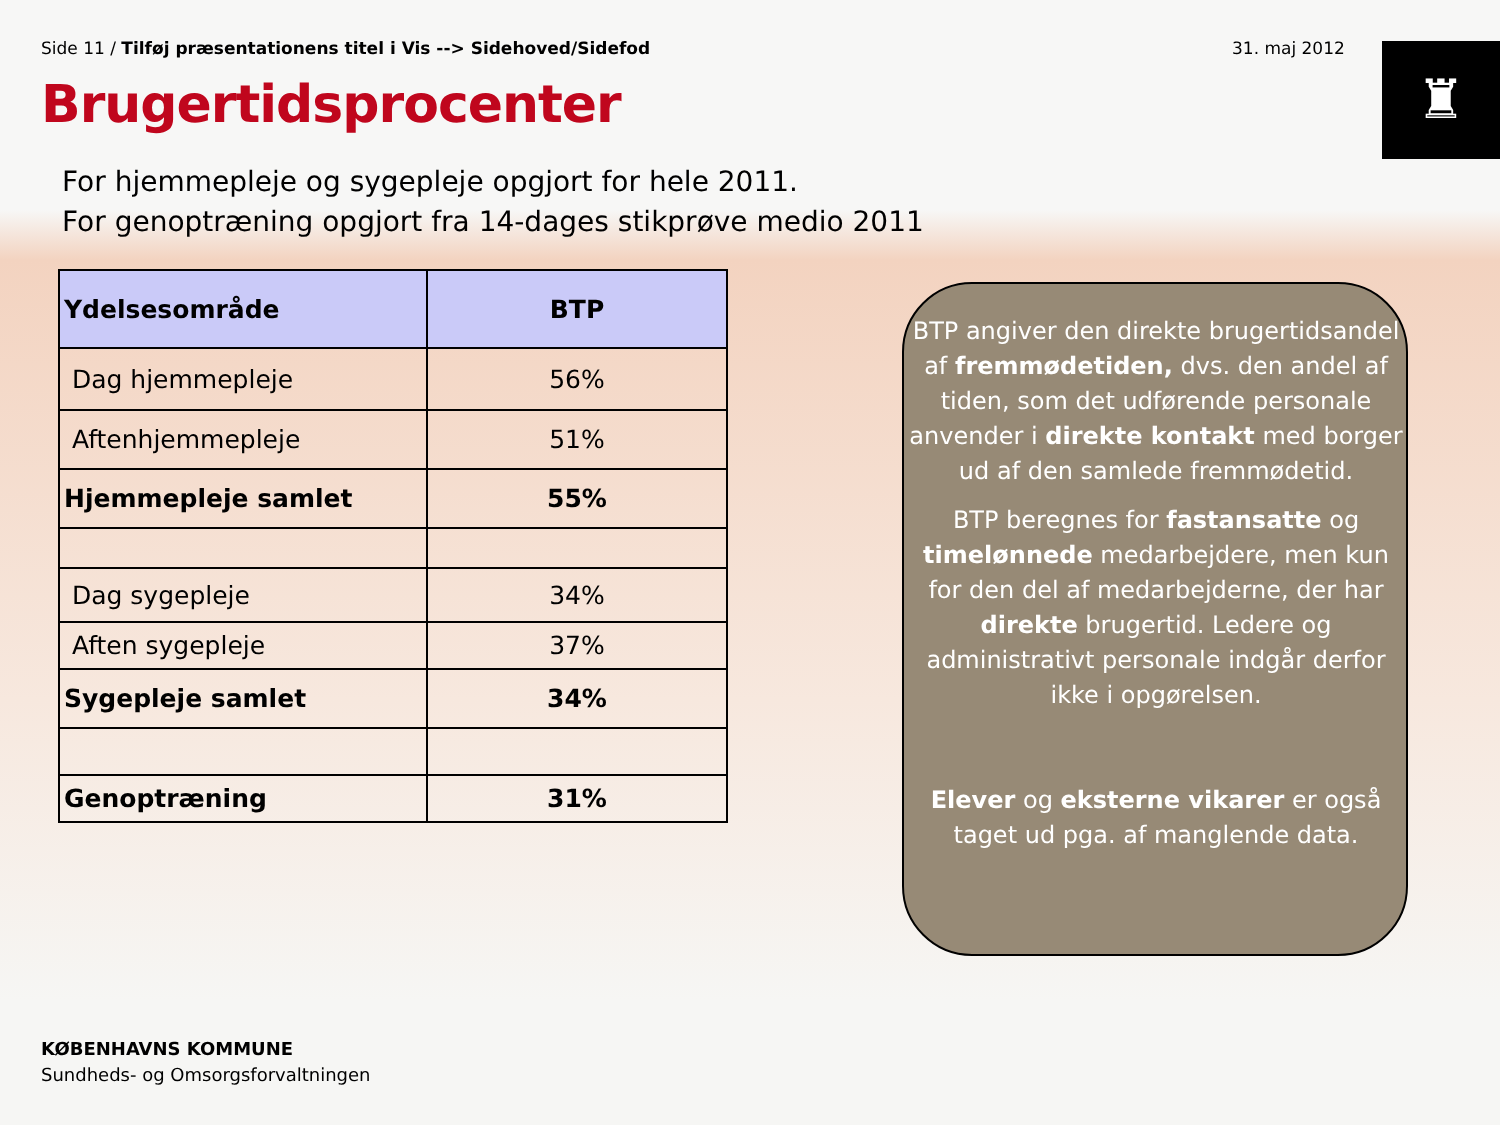Side 11 / Tilføj præsentationens titel i Vis --> Sidehoved/Sidefod
31. maj 2012 ♜
Brugertidsprocenter
For hjemmepleje og sygepleje opgjort for hele 2011.
For genoptræning opgjort fra 14-dages stikprøve medio 2011
| Ydelsesområde | BTP |
| --- | --- |
| Dag hjemmepleje | 56% |
| Aftenhjemmepleje | 51% |
| Hjemmepleje samlet | 55% |
| Dag sygepleje | 34% |
| Aften sygepleje | 37% |
| Sygepleje samlet | 34% |
| Genoptræning | 31% |
BTP angiver den direkte brugertidsandel af fremmødetiden, dvs. den andel af tiden, som det udførende personale anvender i direkte kontakt med borger ud af den samlede fremmødetid.
BTP beregnes for fastansatte og timelønnede medarbejdere, men kun for den del af medarbejderne, der har direkte brugertid. Ledere og administrativt personale indgår derfor ikke i opgørelsen.
Elever og eksterne vikarer er også taget ud pga. af manglende data.
KØBENHAVNS KOMMUNE
Sundheds- og Omsorgsforvaltningen